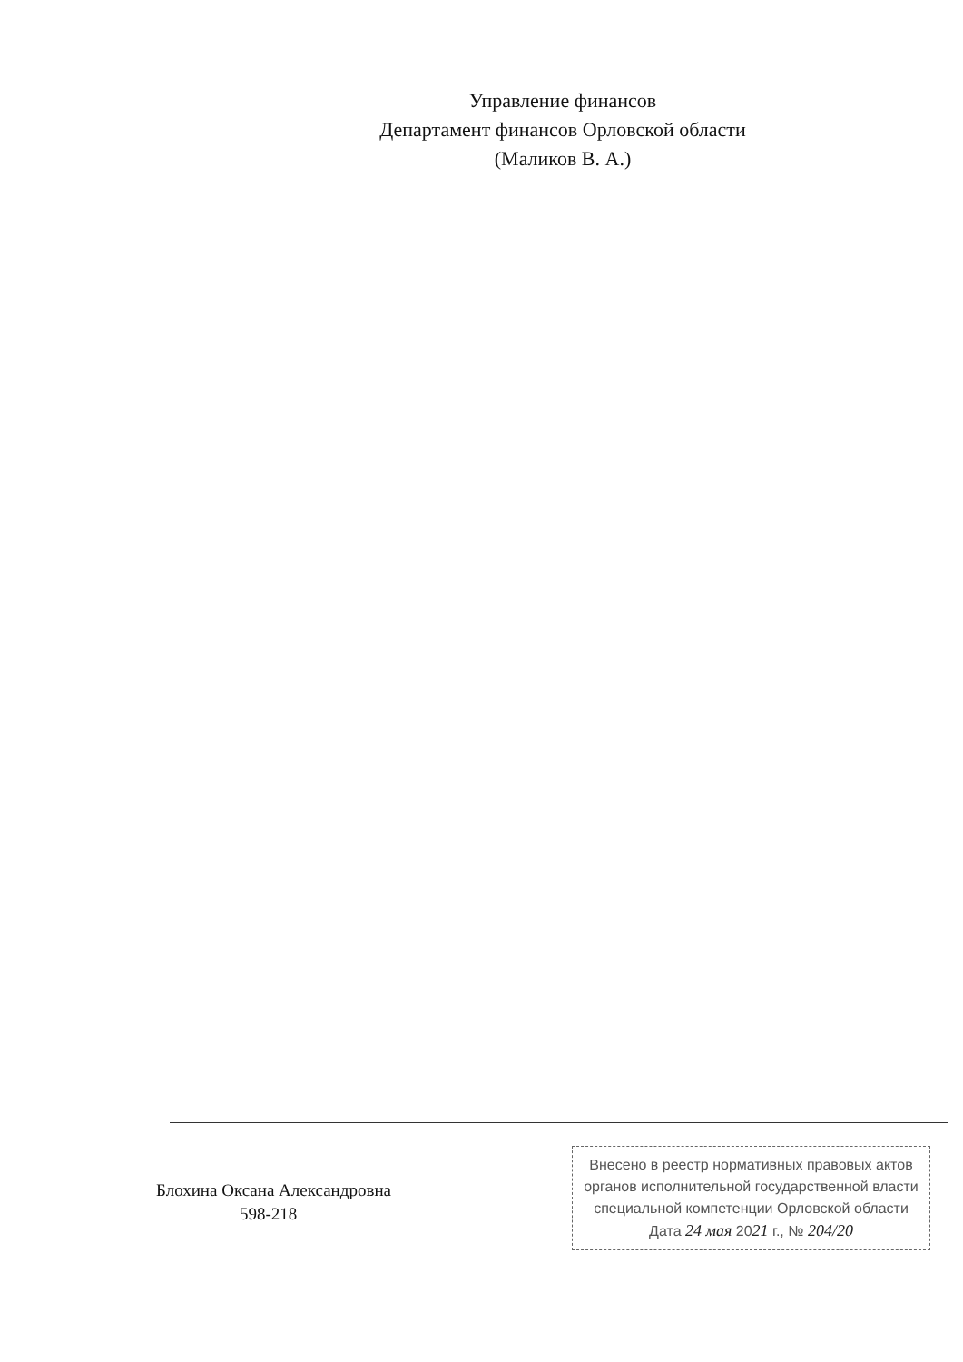Управление финансов
Департамент финансов Орловской области
(Маликов В. А.)
Блохина Оксана Александровна
598-218
Внесено в реестр нормативных правовых актов
органов исполнительной государственной власти
специальной компетенции Орловской области
Дата 24 мая 2021 г., № 204/20